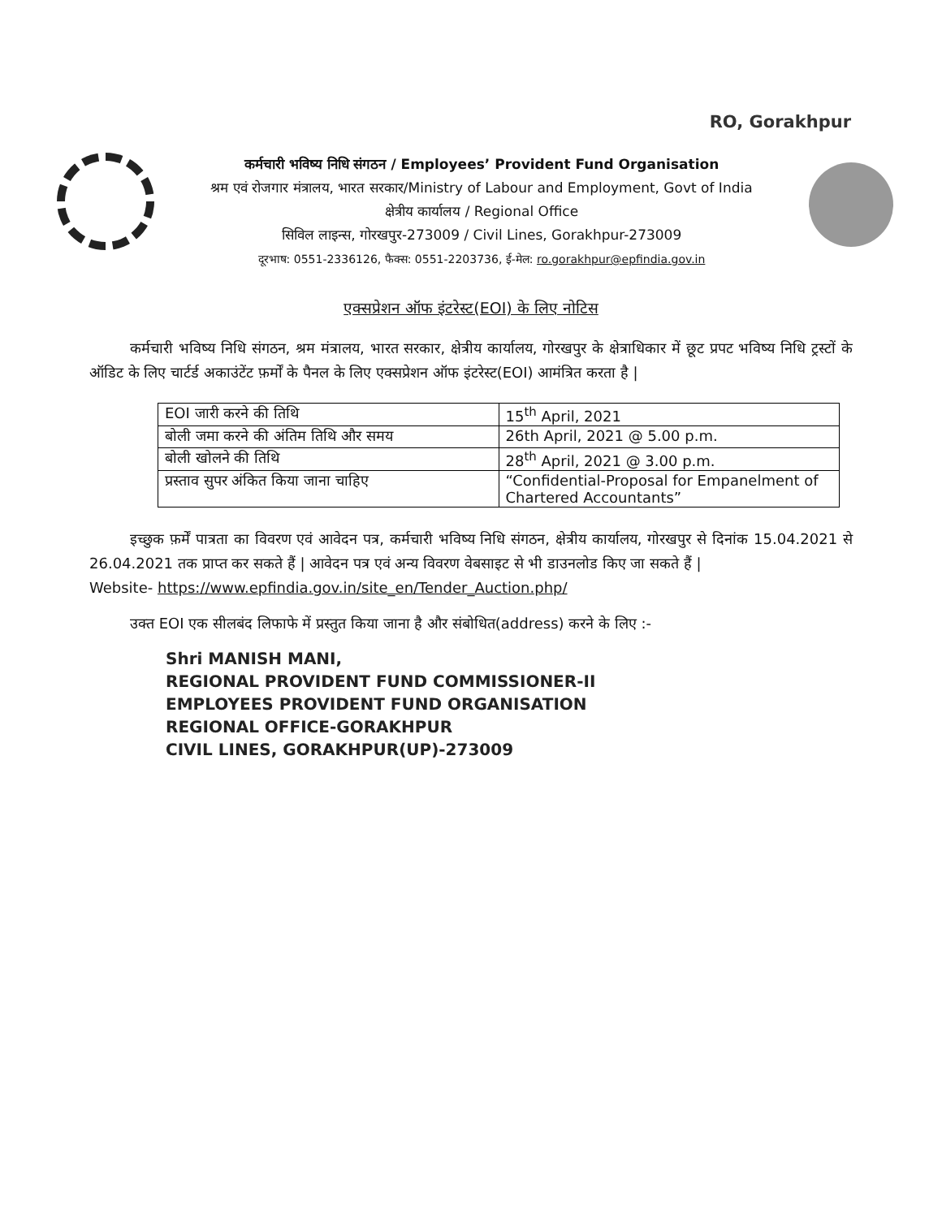RO, Gorakhpur
कर्मचारी भविष्य निधि संगठन / Employees’ Provident Fund Organisation
श्रम एवं रोजगार मंत्रालय, भारत सरकार/Ministry of Labour and Employment, Govt of India
क्षेत्रीय कार्यालय / Regional Office
सिविल लाइन्स, गोरखपुर-273009 / Civil Lines, Gorakhpur-273009
दूरभाष: 0551-2336126, फैक्स: 0551-2203736, ई-मेल: ro.gorakhpur@epfindia.gov.in
एक्सप्रेशन ऑफ इंटरेस्ट(EOI) के लिए नोटिस
कर्मचारी भविष्य निधि संगठन, श्रम मंत्रालय, भारत सरकार, क्षेत्रीय कार्यालय, गोरखपुर के क्षेत्राधिकार में छूट प्रपट भविष्य निधि ट्रस्टों के ऑडिट के लिए चार्टर्ड अकाउंटेंट फ़र्मों के पैनल के लिए एक्सप्रेशन ऑफ इंटरेस्ट(EOI) आमंत्रित करता है |
| EOI जारी करने की तिथि | 15<sup>th</sup> April, 2021 |
| बोली जमा करने की अंतिम तिथि और समय | 26th April, 2021 @ 5.00 p.m. |
| बोली खोलने की तिथि | 28<sup>th</sup> April, 2021 @ 3.00 p.m. |
| प्रस्ताव सुपर अंकित किया जाना चाहिए | “Confidential-Proposal for Empanelment of Chartered Accountants” |
इच्छुक फ़र्में पात्रता का विवरण एवं आवेदन पत्र, कर्मचारी भविष्य निधि संगठन, क्षेत्रीय कार्यालय, गोरखपुर से दिनांक 15.04.2021 से 26.04.2021 तक प्राप्त कर सकते हैं | आवेदन पत्र एवं अन्य विवरण वेबसाइट से भी डाउनलोड किए जा सकते हैं |
Website- https://www.epfindia.gov.in/site_en/Tender_Auction.php/
उक्त EOI एक सीलबंद लिफाफे में प्रस्तुत किया जाना है और संबोधित(address) करने के लिए :-
Shri MANISH MANI,
REGIONAL PROVIDENT FUND COMMISSIONER-II
EMPLOYEES PROVIDENT FUND ORGANISATION
REGIONAL OFFICE-GORAKHPUR
CIVIL LINES, GORAKHPUR(UP)-273009